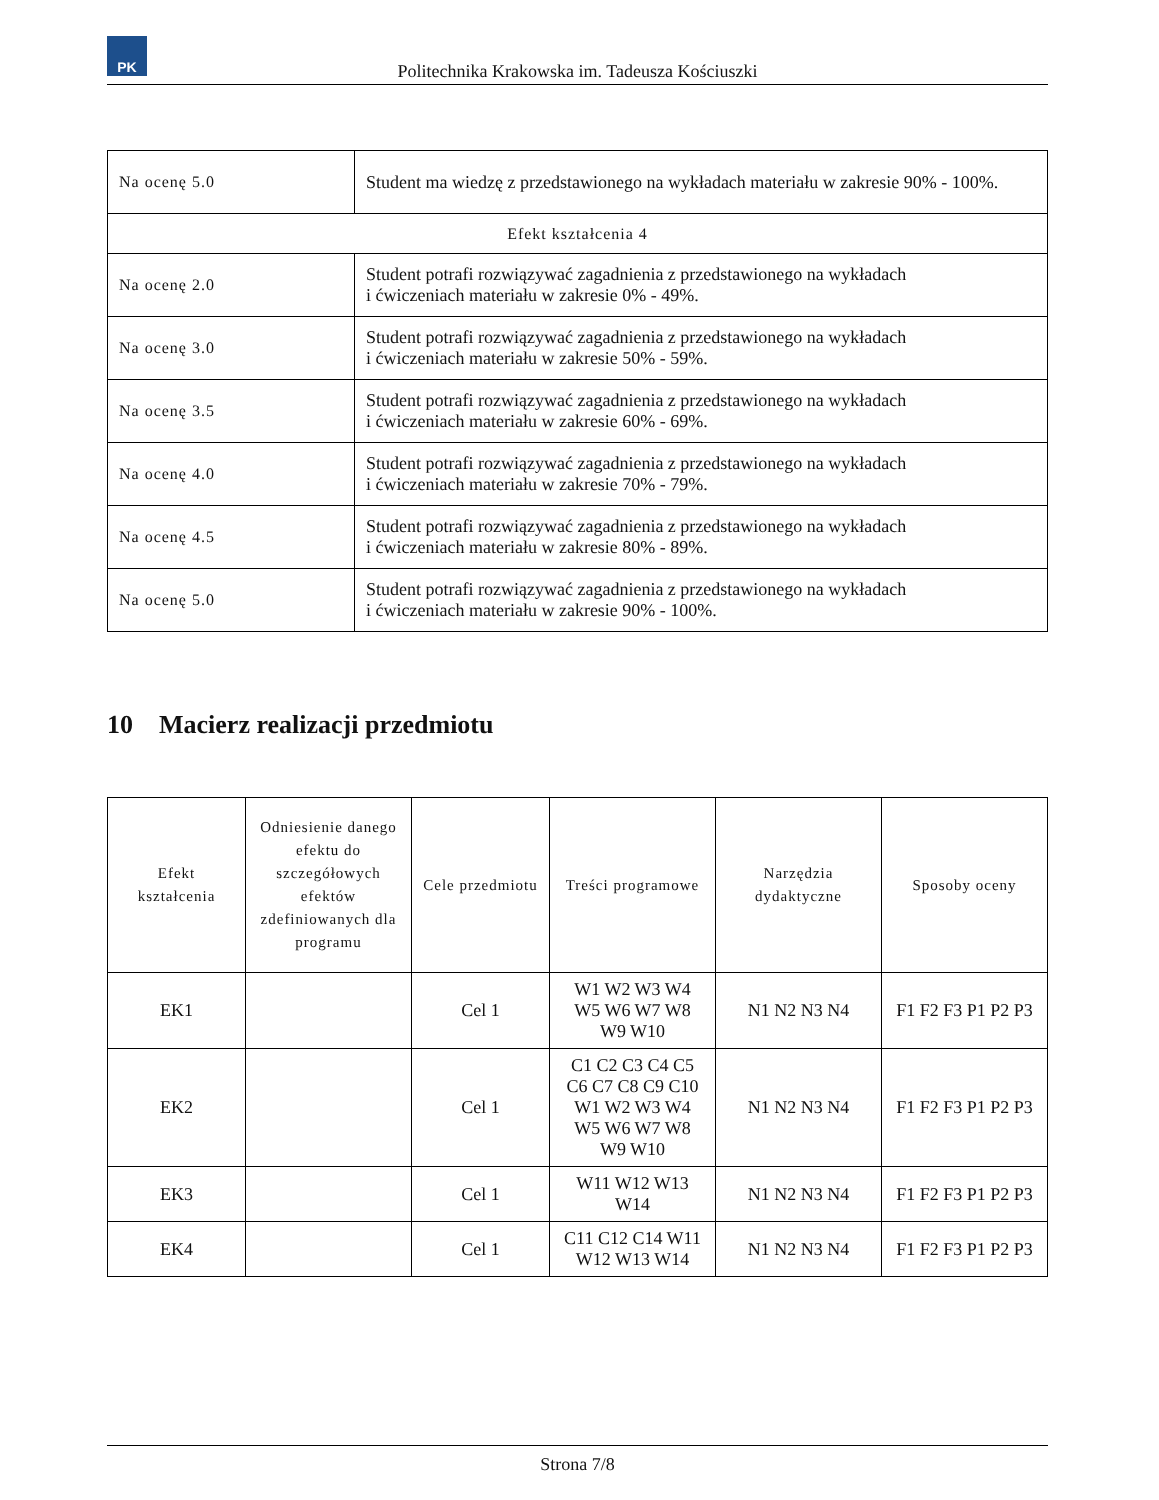PK
Politechnika Krakowska im. Tadeusza Kościuszki
| Na ocenę 5.0 | Student ma wiedzę z przedstawionego na wykładach materiału w zakresie 90% - 100%. |
| Efekt kształcenia 4 | |
| Na ocenę 2.0 | Student potrafi rozwiązywać zagadnienia z przedstawionego na wykładach i ćwiczeniach materiału w zakresie 0% - 49%. |
| Na ocenę 3.0 | Student potrafi rozwiązywać zagadnienia z przedstawionego na wykładach i ćwiczeniach materiału w zakresie 50% - 59%. |
| Na ocenę 3.5 | Student potrafi rozwiązywać zagadnienia z przedstawionego na wykładach i ćwiczeniach materiału w zakresie 60% - 69%. |
| Na ocenę 4.0 | Student potrafi rozwiązywać zagadnienia z przedstawionego na wykładach i ćwiczeniach materiału w zakresie 70% - 79%. |
| Na ocenę 4.5 | Student potrafi rozwiązywać zagadnienia z przedstawionego na wykładach i ćwiczeniach materiału w zakresie 80% - 89%. |
| Na ocenę 5.0 | Student potrafi rozwiązywać zagadnienia z przedstawionego na wykładach i ćwiczeniach materiału w zakresie 90% - 100%. |
10 Macierz realizacji przedmiotu
| Efekt kształcenia | Odniesienie danego efektu do szczegółowych efektów zdefiniowanych dla programu | Cele przedmiotu | Treści programowe | Narzędzia dydaktyczne | Sposoby oceny |
| --- | --- | --- | --- | --- | --- |
| EK1 | | Cel 1 | W1 W2 W3 W4 W5 W6 W7 W8 W9 W10 | N1 N2 N3 N4 | F1 F2 F3 P1 P2 P3 |
| EK2 | | Cel 1 | C1 C2 C3 C4 C5 C6 C7 C8 C9 C10 W1 W2 W3 W4 W5 W6 W7 W8 W9 W10 | N1 N2 N3 N4 | F1 F2 F3 P1 P2 P3 |
| EK3 | | Cel 1 | W11 W12 W13 W14 | N1 N2 N3 N4 | F1 F2 F3 P1 P2 P3 |
| EK4 | | Cel 1 | C11 C12 C14 W11 W12 W13 W14 | N1 N2 N3 N4 | F1 F2 F3 P1 P2 P3 |
Strona 7/8